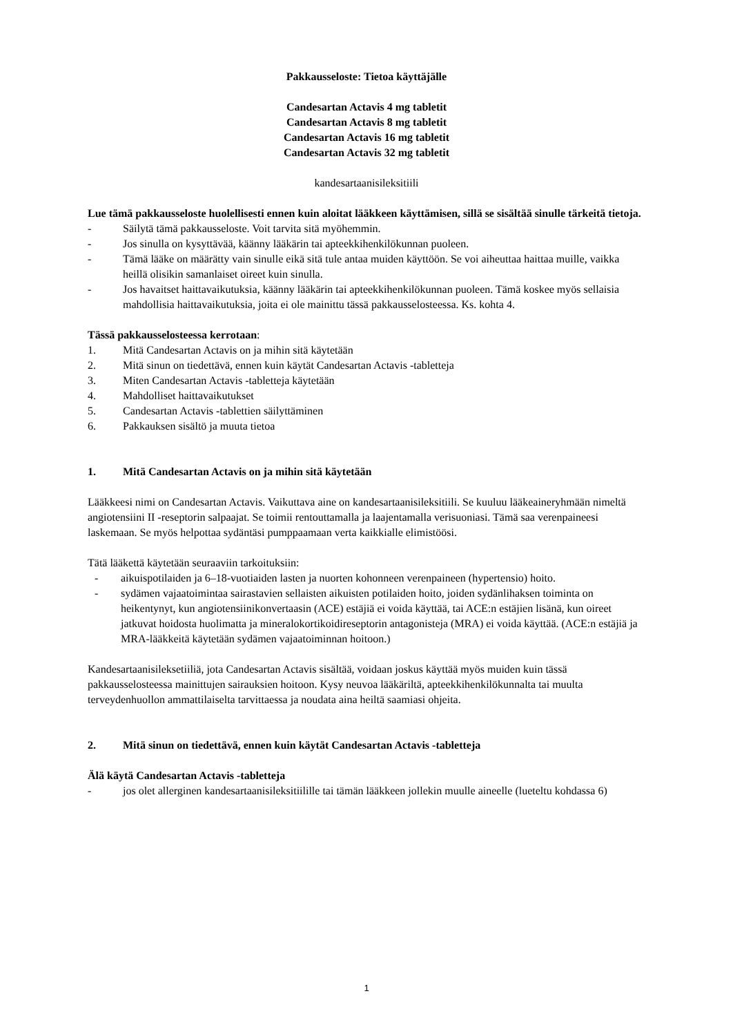Pakkausseloste: Tietoa käyttäjälle
Candesartan Actavis 4 mg tabletit
Candesartan Actavis 8 mg tabletit
Candesartan Actavis 16 mg tabletit
Candesartan Actavis 32 mg tabletit
kandesartaanisileksitiili
Lue tämä pakkausseloste huolellisesti ennen kuin aloitat lääkkeen käyttämisen, sillä se sisältää sinulle tärkeitä tietoja.
- Säilytä tämä pakkausseloste. Voit tarvita sitä myöhemmin.
- Jos sinulla on kysyttävää, käänny lääkärin tai apteekkihenkilökunnan puoleen.
- Tämä lääke on määrätty vain sinulle eikä sitä tule antaa muiden käyttöön. Se voi aiheuttaa haittaa muille, vaikka heillä olisikin samanlaiset oireet kuin sinulla.
- Jos havaitset haittavaikutuksia, käänny lääkärin tai apteekkihenkilökunnan puoleen. Tämä koskee myös sellaisia mahdollisia haittavaikutuksia, joita ei ole mainittu tässä pakkausselosteessa. Ks. kohta 4.
Tässä pakkausselosteessa kerrotaan:
1. Mitä Candesartan Actavis on ja mihin sitä käytetään
2. Mitä sinun on tiedettävä, ennen kuin käytät Candesartan Actavis -tabletteja
3. Miten Candesartan Actavis -tabletteja käytetään
4. Mahdolliset haittavaikutukset
5. Candesartan Actavis -tablettien säilyttäminen
6. Pakkauksen sisältö ja muuta tietoa
1. Mitä Candesartan Actavis on ja mihin sitä käytetään
Lääkkeesi nimi on Candesartan Actavis. Vaikuttava aine on kandesartaanisileksitiili. Se kuuluu lääkeaineryhmään nimeltä angiotensiini II -reseptorin salpaajat. Se toimii rentouttamalla ja laajentamalla verisuoniasi. Tämä saa verenpaineesi laskemaan. Se myös helpottaa sydäntäsi pumppaamaan verta kaikkialle elimistöösi.
Tätä lääkettä käytetään seuraaviin tarkoituksiin:
- aikuispotilaiden ja 6–18-vuotiaiden lasten ja nuorten kohonneen verenpaineen (hypertensio) hoito.
- sydämen vajaatoimintaa sairastavien sellaisten aikuisten potilaiden hoito, joiden sydänlihaksen toiminta on heikentynyt, kun angiotensiinikonvertaasin (ACE) estäjiä ei voida käyttää, tai ACE:n estäjien lisänä, kun oireet jatkuvat hoidosta huolimatta ja mineralokortikoidireseptorin antagonisteja (MRA) ei voida käyttää. (ACE:n estäjiä ja MRA-lääkkeitä käytetään sydämen vajaatoiminnan hoitoon.)
Kandesartaanisileksetiiliä, jota Candesartan Actavis sisältää, voidaan joskus käyttää myös muiden kuin tässä pakkausselosteessa mainittujen sairauksien hoitoon. Kysy neuvoa lääkäriltä, apteekkihenkilökunnalta tai muulta terveydenhuollon ammattilaiselta tarvittaessa ja noudata aina heiltä saamiasi ohjeita.
2. Mitä sinun on tiedettävä, ennen kuin käytät Candesartan Actavis -tabletteja
Älä käytä Candesartan Actavis -tabletteja
- jos olet allerginen kandesartaanisileksitiilille tai tämän lääkkeen jollekin muulle aineelle (lueteltu kohdassa 6)
1